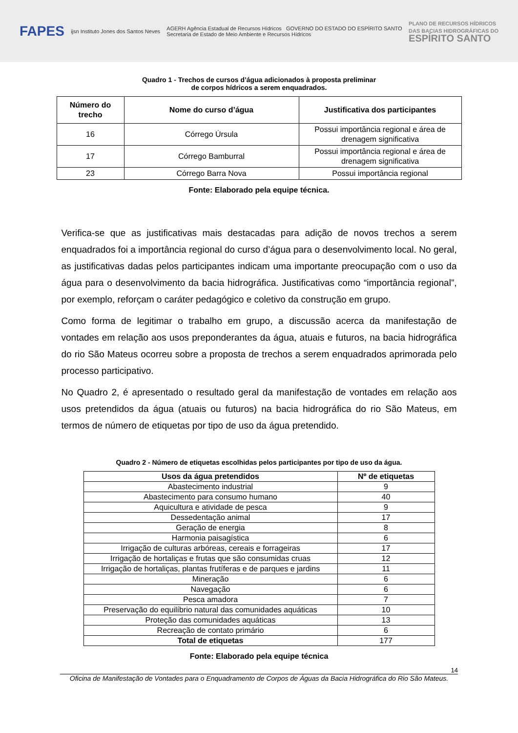FAPES
ijsn Instituto Jones dos Santos Neves
AGERH Agência Estadual de Recursos Hídricos GOVERNO DO ESTADO DO ESPÍRITO SANTO
Secretaria de Estado de Meio Ambiente e Recursos Hídricos
PLANO DE RECURSOS HÍDRICOS
DAS BACIAS HIDROGRÁFICAS DO
ESPÍRITO SANTO
Quadro 1 - Trechos de cursos d’água adicionados à proposta preliminar
de corpos hídricos a serem enquadrados.
| Número do trecho | Nome do curso d’água | Justificativa dos participantes |
| --- | --- | --- |
| 16 | Córrego Úrsula | Possui importância regional e área de drenagem significativa |
| 17 | Córrego Bamburral | Possui importância regional e área de drenagem significativa |
| 23 | Córrego Barra Nova | Possui importância regional |
Fonte: Elaborado pela equipe técnica.
Verifica-se que as justificativas mais destacadas para adição de novos trechos a serem enquadrados foi a importância regional do curso d’água para o desenvolvimento local. No geral, as justificativas dadas pelos participantes indicam uma importante preocupação com o uso da água para o desenvolvimento da bacia hidrográfica. Justificativas como “importância regional”, por exemplo, reforçam o caráter pedagógico e coletivo da construção em grupo.
Como forma de legitimar o trabalho em grupo, a discussão acerca da manifestação de vontades em relação aos usos preponderantes da água, atuais e futuros, na bacia hidrográfica do rio São Mateus ocorreu sobre a proposta de trechos a serem enquadrados aprimorada pelo processo participativo.
No Quadro 2, é apresentado o resultado geral da manifestação de vontades em relação aos usos pretendidos da água (atuais ou futuros) na bacia hidrográfica do rio São Mateus, em termos de número de etiquetas por tipo de uso da água pretendido.
Quadro 2 - Número de etiquetas escolhidas pelos participantes por tipo de uso da água.
| Usos da água pretendidos | Nº de etiquetas |
| --- | --- |
| Abastecimento industrial | 9 |
| Abastecimento para consumo humano | 40 |
| Aquicultura e atividade de pesca | 9 |
| Dessedentação animal | 17 |
| Geração de energia | 8 |
| Harmonia paisagística | 6 |
| Irrigação de culturas arbóreas, cereais e forrageiras | 17 |
| Irrigação de hortaliças e frutas que são consumidas cruas | 12 |
| Irrigação de hortaliças, plantas frutíferas e de parques e jardins | 11 |
| Mineração | 6 |
| Navegação | 6 |
| Pesca amadora | 7 |
| Preservação do equilíbrio natural das comunidades aquáticas | 10 |
| Proteção das comunidades aquáticas | 13 |
| Recreação de contato primário | 6 |
| Total de etiquetas | 177 |
Fonte: Elaborado pela equipe técnica
14
Oficina de Manifestação de Vontades para o Enquadramento de Corpos de Águas da Bacia Hidrográfica do Rio São Mateus.